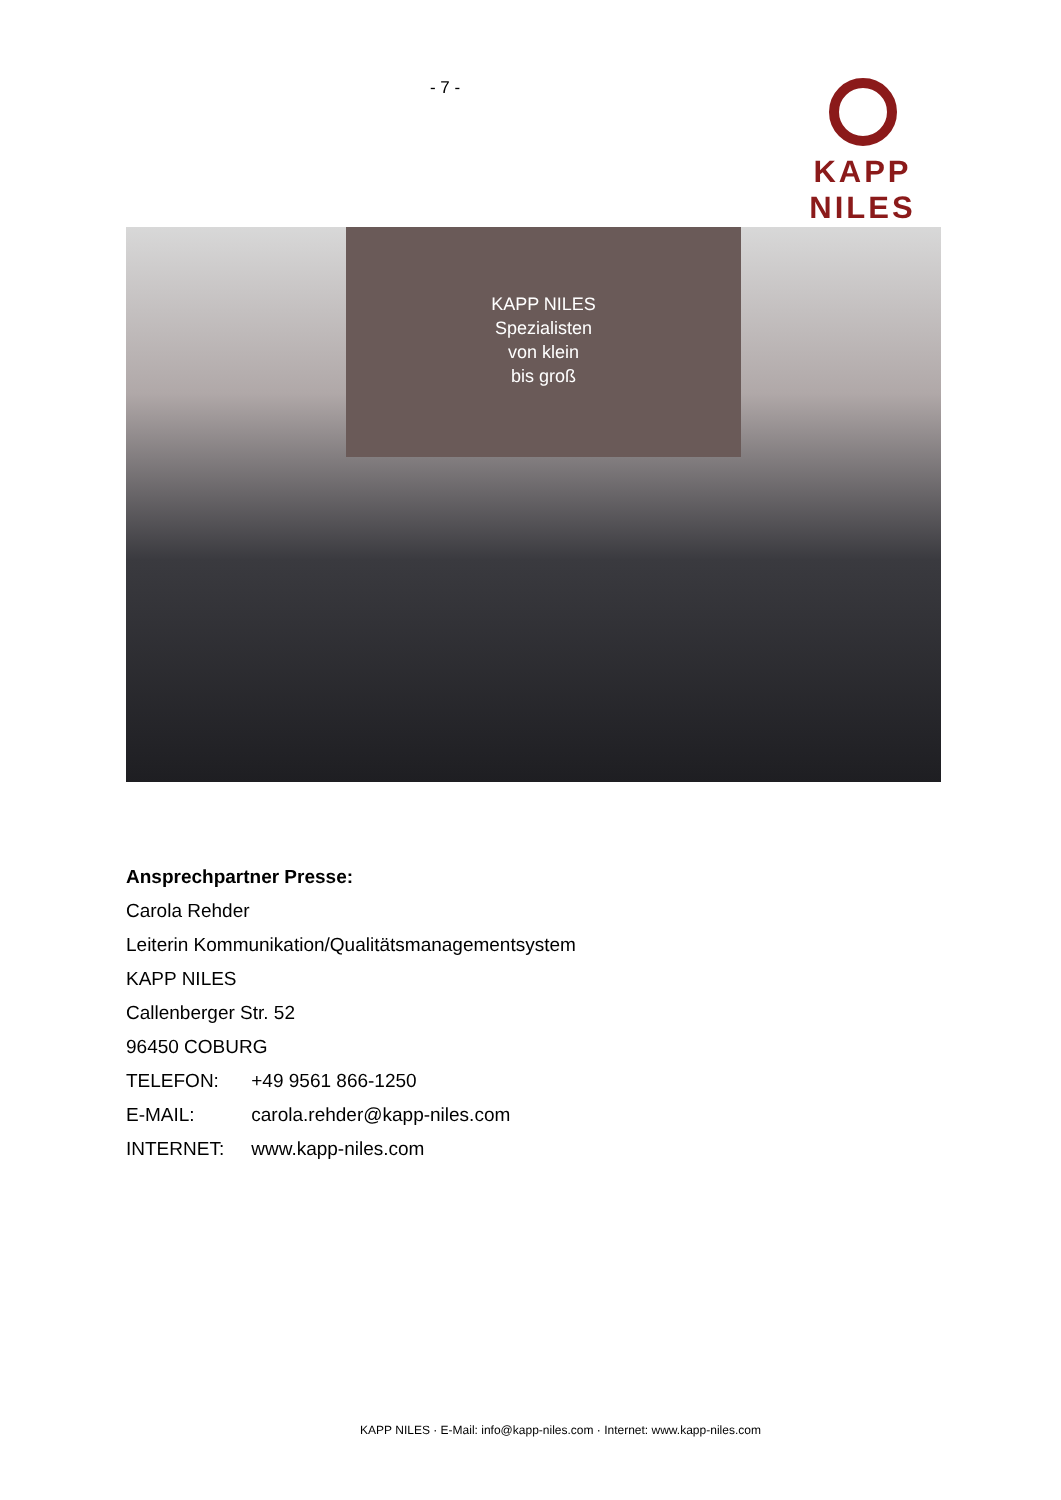- 7 - KAPP NILES
KAPP NILES
Spezialisten
von klein
bis groß
Ansprechpartner Presse:
Carola Rehder
Leiterin Kommunikation/Qualitätsmanagementsystem
KAPP NILES
Callenberger Str. 52
96450 COBURG
TELEFON: +49 9561 866-1250
E-MAIL: carola.rehder@kapp-niles.com
INTERNET: www.kapp-niles.com
KAPP NILES · E-Mail: info@kapp-niles.com · Internet: www.kapp-niles.com